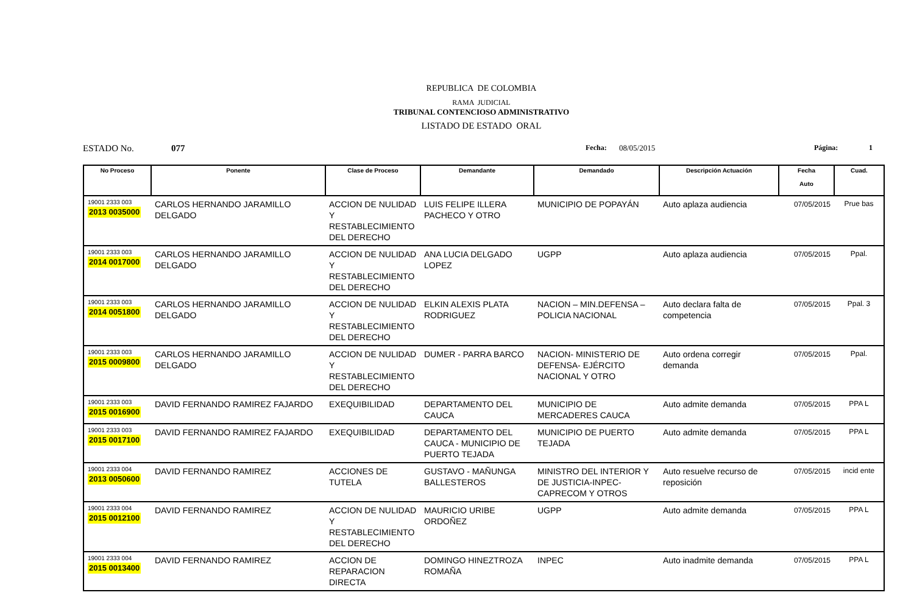REPUBLICA DE COLOMBIA
RAMA JUDICIAL
TRIBUNAL CONTENCIOSO ADMINISTRATIVO
LISTADO DE ESTADO ORAL
ESTADO No. 077 Fecha: 08/05/2015 Página: 1
| No Proceso | Ponente | Clase de Proceso | Demandante | Demandado | Descripción Actuación | Fecha Auto | Cuad. |
| --- | --- | --- | --- | --- | --- | --- | --- |
| 19001 2333 003 2013 0035000 | CARLOS HERNANDO JARAMILLO DELGADO | ACCION DE NULIDAD Y RESTABLECIMIENTO DEL DERECHO | LUIS FELIPE ILLERA PACHECO Y OTRO | MUNICIPIO DE POPAYÁN | Auto aplaza audiencia | 07/05/2015 | Prue bas |
| 19001 2333 003 2014 0017000 | CARLOS HERNANDO JARAMILLO DELGADO | ACCION DE NULIDAD Y RESTABLECIMIENTO DEL DERECHO | ANA LUCIA DELGADO LOPEZ | UGPP | Auto aplaza audiencia | 07/05/2015 | Ppal. |
| 19001 2333 003 2014 0051800 | CARLOS HERNANDO JARAMILLO DELGADO | ACCION DE NULIDAD Y RESTABLECIMIENTO DEL DERECHO | ELKIN ALEXIS PLATA RODRIGUEZ | NACION – MIN.DEFENSA – POLICIA NACIONAL | Auto declara falta de competencia | 07/05/2015 | Ppal. 3 |
| 19001 2333 003 2015 0009800 | CARLOS HERNANDO JARAMILLO DELGADO | ACCION DE NULIDAD Y RESTABLECIMIENTO DEL DERECHO | DUMER - PARRA BARCO | NACION- MINISTERIO DE DEFENSA- EJÉRCITO NACIONAL Y OTRO | Auto ordena corregir demanda | 07/05/2015 | Ppal. |
| 19001 2333 003 2015 0016900 | DAVID FERNANDO RAMIREZ FAJARDO | EXEQUIBILIDAD | DEPARTAMENTO DEL CAUCA | MUNICIPIO DE MERCADERES CAUCA | Auto admite demanda | 07/05/2015 | PPA L |
| 19001 2333 003 2015 0017100 | DAVID FERNANDO RAMIREZ FAJARDO | EXEQUIBILIDAD | DEPARTAMENTO DEL CAUCA - MUNICIPIO DE PUERTO TEJADA | MUNICIPIO DE PUERTO TEJADA | Auto admite demanda | 07/05/2015 | PPA L |
| 19001 2333 004 2013 0050600 | DAVID FERNANDO RAMIREZ | ACCIONES DE TUTELA | GUSTAVO - MAÑUNGA BALLESTEROS | MINISTRO DEL INTERIOR Y DE JUSTICIA-INPEC-CAPRECOM Y OTROS | Auto resuelve recurso de reposición | 07/05/2015 | incid ente |
| 19001 2333 004 2015 0012100 | DAVID FERNANDO RAMIREZ | ACCION DE NULIDAD Y RESTABLECIMIENTO DEL DERECHO | MAURICIO URIBE ORDOÑEZ | UGPP | Auto admite demanda | 07/05/2015 | PPA L |
| 19001 2333 004 2015 0013400 | DAVID FERNANDO RAMIREZ | ACCION DE REPARACION DIRECTA | DOMINGO HINEZTROZA ROMAÑA | INPEC | Auto inadmite demanda | 07/05/2015 | PPA L |